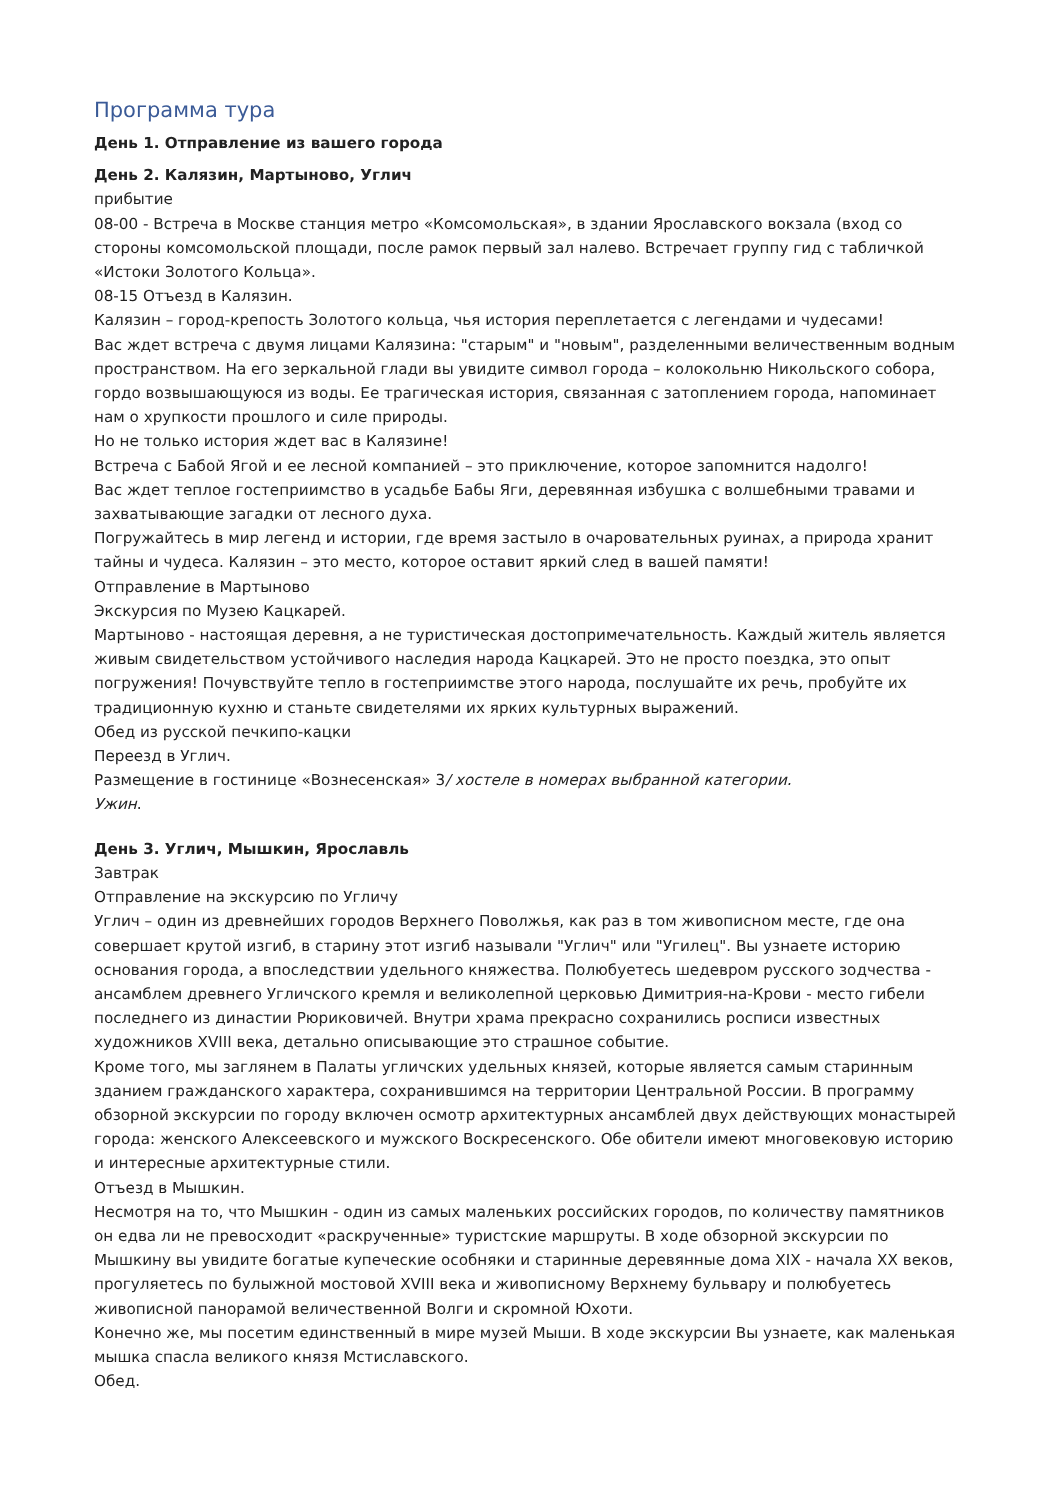Программа тура
День 1. Отправление из вашего города
День 2. Калязин, Мартыново, Углич
прибытие
08-00 - Встреча в Москве станция метро «Комсомольская», в здании Ярославского вокзала (вход со стороны комсомольской площади, после рамок первый зал налево. Встречает группу гид с табличкой «Истоки Золотого Кольца».
08-15 Отъезд в Калязин.
Калязин – город-крепость Золотого кольца, чья история переплетается с легендами и чудесами!
Вас ждет встреча с двумя лицами Калязина: "старым" и "новым", разделенными величественным водным пространством. На его зеркальной глади вы увидите символ города – колокольню Никольского собора, гордо возвышающуюся из воды. Ее трагическая история, связанная с затоплением города, напоминает нам о хрупкости прошлого и силе природы.
Но не только история ждет вас в Калязине!
Встреча с Бабой Ягой и ее лесной компанией – это приключение, которое запомнится надолго!
Вас ждет теплое гостеприимство в усадьбе Бабы Яги, деревянная избушка с волшебными травами и захватывающие загадки от лесного духа.
Погружайтесь в мир легенд и истории, где время застыло в очаровательных руинах, а природа хранит тайны и чудеса. Калязин – это место, которое оставит яркий след в вашей памяти!
Отправление в Мартыново
Экскурсия по Музею Кацкарей.
Мартыново - настоящая деревня, а не туристическая достопримечательность. Каждый житель является живым свидетельством устойчивого наследия народа Кацкарей. Это не просто поездка, это опыт погружения! Почувствуйте тепло в гостеприимстве этого народа, послушайте их речь, пробуйте их традиционную кухню и станьте свидетелями их ярких культурных выражений.
Обед из русской печкипо-кацки
Переезд в Углич.
Размещение в гостинице «Вознесенская» 3/ хостеле в номерах выбранной категории.
Ужин.
День 3. Углич, Мышкин, Ярославль
Завтрак
Отправление на экскурсию по Угличу
Углич – один из древнейших городов Верхнего Поволжья, как раз в том живописном месте, где она совершает крутой изгиб, в старину этот изгиб называли "Углич" или "Угилец". Вы узнаете историю основания города, а впоследствии удельного княжества. Полюбуетесь шедевром русского зодчества - ансамблем древнего Угличского кремля и великолепной церковью Димитрия-на-Крови - место гибели последнего из династии Рюриковичей. Внутри храма прекрасно сохранились росписи известных художников XVIII века, детально описывающие это страшное событие.
Кроме того, мы заглянем в Палаты угличских удельных князей, которые является самым старинным зданием гражданского характера, сохранившимся на территории Центральной России. В программу обзорной экскурсии по городу включен осмотр архитектурных ансамблей двух действующих монастырей города: женского Алексеевского и мужского Воскресенского. Обе обители имеют многовековую историю и интересные архитектурные стили.
Отъезд в Мышкин.
Несмотря на то, что Мышкин - один из самых маленьких российских городов, по количеству памятников он едва ли не превосходит «раскрученные» туристские маршруты. В ходе обзорной экскурсии по Мышкину вы увидите богатые купеческие особняки и старинные деревянные дома XIX - начала XX веков, прогуляетесь по булыжной мостовой XVIII века и живописному Верхнему бульвару и полюбуетесь живописной панорамой величественной Волги и скромной Юхоти.
Конечно же, мы посетим единственный в мире музей Мыши. В ходе экскурсии Вы узнаете, как маленькая мышка спасла великого князя Мстиславского.
Обед.